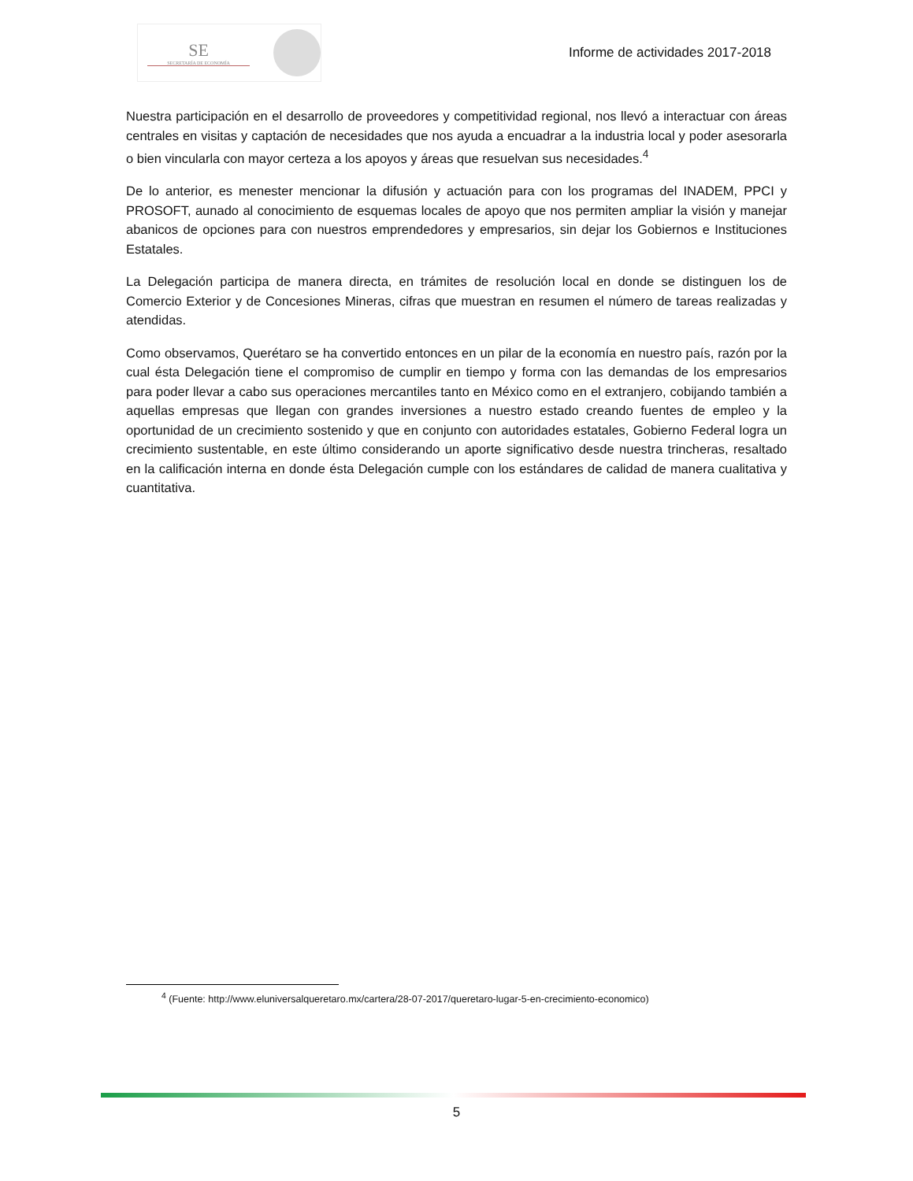SE
SECRETARÍA DE ECONOMÍA
Informe de actividades 2017-2018
Nuestra participación en el desarrollo de proveedores y competitividad regional, nos llevó a interactuar con áreas centrales en visitas y captación de necesidades que nos ayuda a encuadrar a la industria local y poder asesorarla o bien vincularla con mayor certeza a los apoyos y áreas que resuelvan sus necesidades.<sup>4</sup>
De lo anterior, es menester mencionar la difusión y actuación para con los programas del INADEM, PPCI y PROSOFT, aunado al conocimiento de esquemas locales de apoyo que nos permiten ampliar la visión y manejar abanicos de opciones para con nuestros emprendedores y empresarios, sin dejar los Gobiernos e Instituciones Estatales.
La Delegación participa de manera directa, en trámites de resolución local en donde se distinguen los de Comercio Exterior y de Concesiones Mineras, cifras que muestran en resumen el número de tareas realizadas y atendidas.
Como observamos, Querétaro se ha convertido entonces en un pilar de la economía en nuestro país, razón por la cual ésta Delegación tiene el compromiso de cumplir en tiempo y forma con las demandas de los empresarios para poder llevar a cabo sus operaciones mercantiles tanto en México como en el extranjero, cobijando también a aquellas empresas que llegan con grandes inversiones a nuestro estado creando fuentes de empleo y la oportunidad de un crecimiento sostenido y que en conjunto con autoridades estatales, Gobierno Federal logra un crecimiento sustentable, en este último considerando un aporte significativo desde nuestra trincheras, resaltado en la calificación interna en donde ésta Delegación cumple con los estándares de calidad de manera cualitativa y cuantitativa.
<sup>4</sup> (Fuente: http://www.eluniversalqueretaro.mx/cartera/28-07-2017/queretaro-lugar-5-en-crecimiento-economico)
5